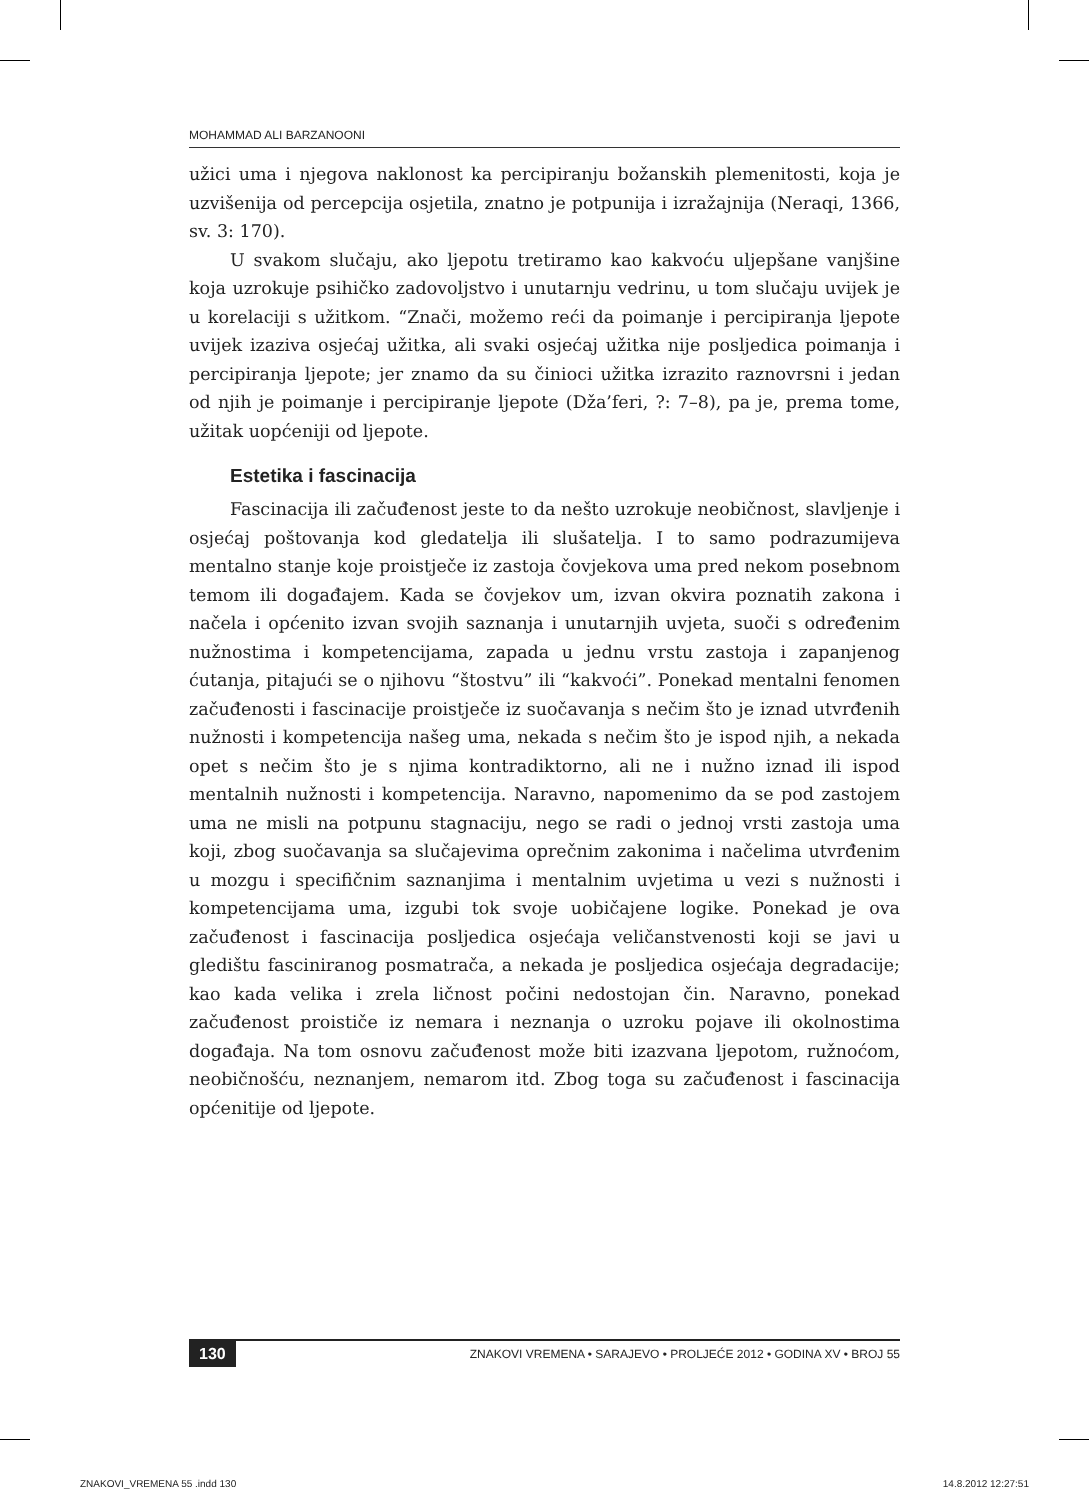MOHAMMAD ALI BARZANOONI
užici uma i njegova naklonost ka percipiranju božanskih plemenitosti, koja je uzvišenija od percepcija osjetila, znatno je potpunija i izražajnija (Neraqi, 1366, sv. 3: 170).
U svakom slučaju, ako ljepotu tretiramo kao kakvoću uljepšane vanjšine koja uzrokuje psihičko zadovoljstvo i unutarnju vedrinu, u tom slučaju uvijek je u korelaciji s užitkom. “Znači, možemo reći da poimanje i percipiranja ljepote uvijek izaziva osjećaj užitka, ali svaki osjećaj užitka nije posljedica poimanja i percipiranja ljepote; jer znamo da su činioci užitka izrazito raznovrsni i jedan od njih je poimanje i percipiranje ljepote (Dža’feri, ?: 7–8), pa je, prema tome, užitak uopćeniji od ljepote.
Estetika i fascinacija
Fascinacija ili začuđenost jeste to da nešto uzrokuje neobičnost, slavljenje i osjećaj poštovanja kod gledatelja ili slušatelja. I to samo podrazumijeva mentalno stanje koje proistječe iz zastoja čovjekova uma pred nekom posebnom temom ili događajem. Kada se čovjekov um, izvan okvira poznatih zakona i načela i općenito izvan svojih saznanja i unutarnjih uvjeta, suoči s određenim nužnostima i kompetencijama, zapada u jednu vrstu zastoja i zapanjenog ćutanja, pitajući se o njihovu “štostvu” ili “kakvoći”. Ponekad mentalni fenomen začuđenosti i fascinacije proistječe iz suočavanja s nečim što je iznad utvrđenih nužnosti i kompetencija našeg uma, nekada s nečim što je ispod njih, a nekada opet s nečim što je s njima kontradiktorno, ali ne i nužno iznad ili ispod mentalnih nužnosti i kompetencija. Naravno, napomenimo da se pod zastojem uma ne misli na potpunu stagnaciju, nego se radi o jednoj vrsti zastoja uma koji, zbog suočavanja sa slučajevima oprečnim zakonima i načelima utvrđenim u mozgu i specifičnim saznanjima i mentalnim uvjetima u vezi s nužnosti i kompetencijama uma, izgubi tok svoje uobičajene logike. Ponekad je ova začuđenost i fascinacija posljedica osjećaja veličanstvenosti koji se javi u gledištu fasciniranog posmatrača, a nekada je posljedica osjećaja degradacije; kao kada velika i zrela ličnost počini nedostojan čin. Naravno, ponekad začuđenost proističe iz nemara i neznanja o uzroku pojave ili okolnostima događaja. Na tom osnovu začuđenost može biti izazvana ljepotom, ružnoćom, neobičnošću, neznanjem, nemarom itd. Zbog toga su začuđenost i fascinacija općenitije od ljepote.
130 ZNAKOVI VREMENA • SARAJEVO • PROLJEĆE 2012 • GODINA XV • BROJ 55
ZNAKOVI_VREMENA 55 .indd 130 14.8.2012 12:27:51